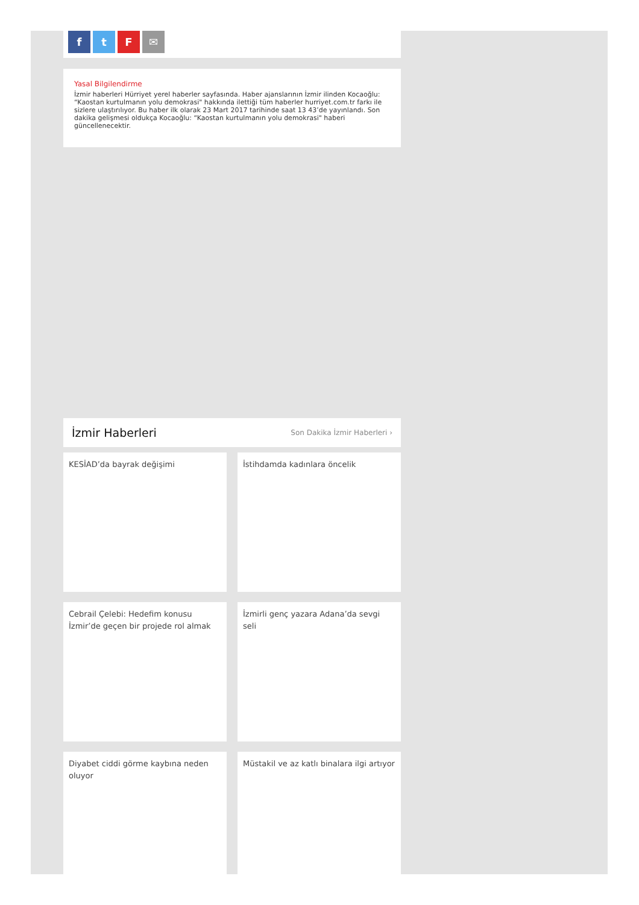ftF ✉
Yasal Bilgilendirme
İzmir haberleri Hürriyet yerel haberler sayfasında. Haber ajanslarının İzmir ilinden Kocaoğlu: “Kaostan kurtulmanın yolu demokrasi" hakkında ilettiği tüm haberler hurriyet.com.tr farkı ile sizlere ulaştırılıyor. Bu haber ilk olarak 23 Mart 2017 tarihinde saat 13 43’de yayınlandı. Son dakika gelişmesi oldukça Kocaoğlu: “Kaostan kurtulmanın yolu demokrasi" haberi güncellenecektir.
İzmir Haberleri
Son Dakika İzmir Haberleri ›
KESİAD’da bayrak değişimi
İstihdamda kadınlara öncelik
Cebrail Çelebi: Hedefim konusu İzmir’de geçen bir projede rol almak
İzmirli genç yazara Adana’da sevgi seli
Diyabet ciddi görme kaybına neden oluyor
Müstakil ve az katlı binalara ilgi artıyor